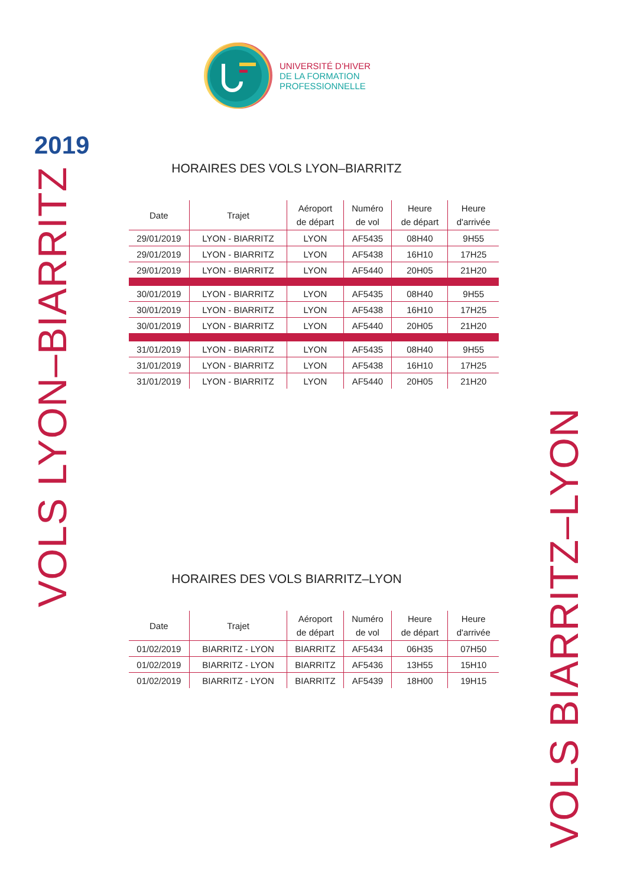2019
VOLS LYON–BIARRITZ
UNIVERSITÉ D’HIVER
DE LA FORMATION
PROFESSIONNELLE
HORAIRES DES VOLS LYON–BIARRITZ
| Date | Trajet | Aéroport de départ | Numéro de vol | Heure de départ | Heure d'arrivée |
| --- | --- | --- | --- | --- | --- |
| 29/01/2019 | LYON - BIARRITZ | LYON | AF5435 | 08H40 | 9H55 |
| 29/01/2019 | LYON - BIARRITZ | LYON | AF5438 | 16H10 | 17H25 |
| 29/01/2019 | LYON - BIARRITZ | LYON | AF5440 | 20H05 | 21H20 |
| 30/01/2019 | LYON - BIARRITZ | LYON | AF5435 | 08H40 | 9H55 |
| 30/01/2019 | LYON - BIARRITZ | LYON | AF5438 | 16H10 | 17H25 |
| 30/01/2019 | LYON - BIARRITZ | LYON | AF5440 | 20H05 | 21H20 |
| 31/01/2019 | LYON - BIARRITZ | LYON | AF5435 | 08H40 | 9H55 |
| 31/01/2019 | LYON - BIARRITZ | LYON | AF5438 | 16H10 | 17H25 |
| 31/01/2019 | LYON - BIARRITZ | LYON | AF5440 | 20H05 | 21H20 |
HORAIRES DES VOLS BIARRITZ–LYON
| Date | Trajet | Aéroport de départ | Numéro de vol | Heure de départ | Heure d'arrivée |
| --- | --- | --- | --- | --- | --- |
| 01/02/2019 | BIARRITZ - LYON | BIARRITZ | AF5434 | 06H35 | 07H50 |
| 01/02/2019 | BIARRITZ - LYON | BIARRITZ | AF5436 | 13H55 | 15H10 |
| 01/02/2019 | BIARRITZ - LYON | BIARRITZ | AF5439 | 18H00 | 19H15 |
VOLS BIARRITZ–LYON